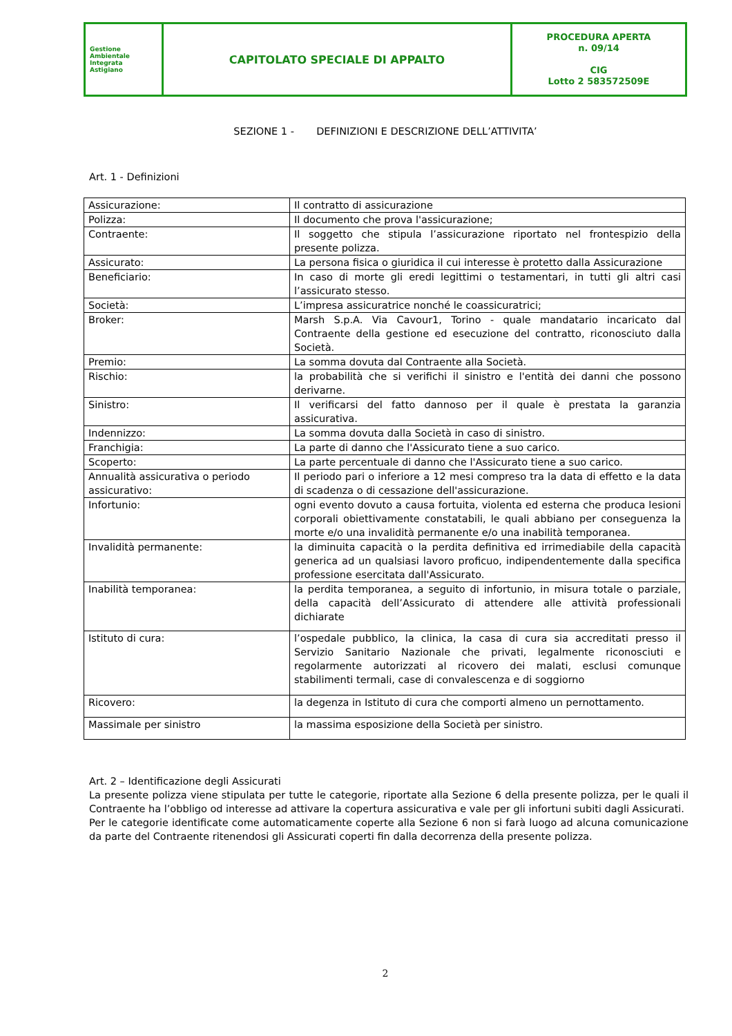| Gestione Ambientale Integrata Astigiano | CAPITOLATO SPECIALE DI APPALTO | PROCEDURA APERTA n. 09/14 CIG Lotto 2 583572509E |
SEZIONE 1 - DEFINIZIONI E DESCRIZIONE DELL’ATTIVITA’
Art. 1 - Definizioni
| Assicurazione: | Il contratto di assicurazione |
| Polizza: | Il documento che prova l'assicurazione; |
| Contraente: | Il soggetto che stipula l’assicurazione riportato nel frontespizio della presente polizza. |
| Assicurato: | La persona fisica o giuridica il cui interesse è protetto dalla Assicurazione |
| Beneficiario: | In caso di morte gli eredi legittimi o testamentari, in tutti gli altri casi l’assicurato stesso. |
| Società: | L’impresa assicuratrice nonché le coassicuratrici; |
| Broker: | Marsh S.p.A. Via Cavour1, Torino - quale mandatario incaricato dal Contraente della gestione ed esecuzione del contratto, riconosciuto dalla Società. |
| Premio: | La somma dovuta dal Contraente alla Società. |
| Rischio: | la probabilità che si verifichi il sinistro e l'entità dei danni che possono derivarne. |
| Sinistro: | Il verificarsi del fatto dannoso per il quale è prestata la garanzia assicurativa. |
| Indennizzo: | La somma dovuta dalla Società in caso di sinistro. |
| Franchigia: | La parte di danno che l'Assicurato tiene a suo carico. |
| Scoperto: | La parte percentuale di danno che l'Assicurato tiene a suo carico. |
| Annualità assicurativa o periodo assicurativo: | Il periodo pari o inferiore a 12 mesi compreso tra la data di effetto e la data di scadenza o di cessazione dell'assicurazione. |
| Infortunio: | ogni evento dovuto a causa fortuita, violenta ed esterna che produca lesioni corporali obiettivamente constatabili, le quali abbiano per conseguenza la morte e/o una invalidità permanente e/o una inabilità temporanea. |
| Invalidità permanente: | la diminuita capacità o la perdita definitiva ed irrimediabile della capacità generica ad un qualsiasi lavoro proficuo, indipendentemente dalla specifica professione esercitata dall'Assicurato. |
| Inabilità temporanea: | la perdita temporanea, a seguito di infortunio, in misura totale o parziale, della capacità dell’Assicurato di attendere alle attività professionali dichiarate |
| Istituto di cura: | l’ospedale pubblico, la clinica, la casa di cura sia accreditati presso il Servizio Sanitario Nazionale che privati, legalmente riconosciuti e regolarmente autorizzati al ricovero dei malati, esclusi comunque stabilimenti termali, case di convalescenza e di soggiorno |
| Ricovero: | la degenza in Istituto di cura che comporti almeno un pernottamento. |
| Massimale per sinistro | la massima esposizione della Società per sinistro. |
Art. 2 – Identificazione degli Assicurati
La presente polizza viene stipulata per tutte le categorie, riportate alla Sezione 6 della presente polizza, per le quali il Contraente ha l’obbligo od interesse ad attivare la copertura assicurativa e vale per gli infortuni subiti dagli Assicurati.
Per le categorie identificate come automaticamente coperte alla Sezione 6 non si farà luogo ad alcuna comunicazione da parte del Contraente ritenendosi gli Assicurati coperti fin dalla decorrenza della presente polizza.
2